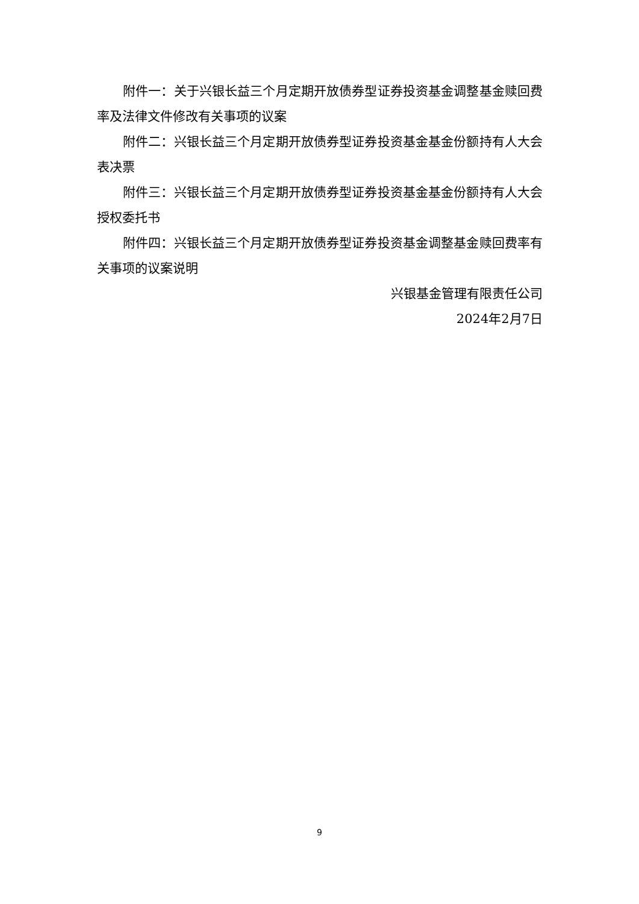附件一：关于兴银长益三个月定期开放债券型证券投资基金调整基金赎回费率及法律文件修改有关事项的议案
附件二：兴银长益三个月定期开放债券型证券投资基金基金份额持有人大会表决票
附件三：兴银长益三个月定期开放债券型证券投资基金基金份额持有人大会授权委托书
附件四：兴银长益三个月定期开放债券型证券投资基金调整基金赎回费率有关事项的议案说明
兴银基金管理有限责任公司
2024年2月7日
9